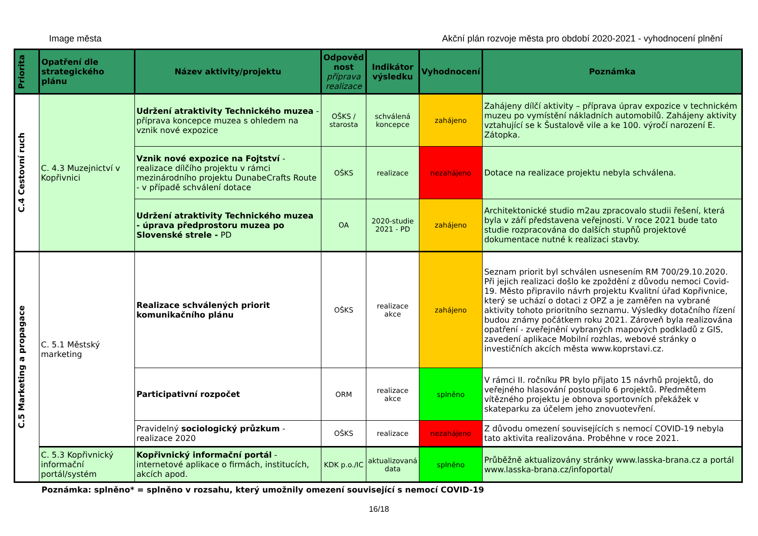Image města Akční plán rozvoje města pro období 2020-2021 - vyhodnocení plnění
| Priorita | Opatření dle strategického plánu | Název aktivity/projektu | Odpověd nost příprava realizace | Indikátor výsledku | Vyhodnocení | Poznámka |
| --- | --- | --- | --- | --- | --- | --- |
| C.4 Cestovní ruch | C. 4.3 Muzejnictví v Kopřivnici | Udržení atraktivity Technického muzea - příprava koncepce muzea s ohledem na vznik nové expozice | OŠKS / starosta | schválená koncepce | zahájeno | Zahájeny dílčí aktivity – příprava úprav expozice v technickém muzeu po vymístění nákladních automobilů. Zahájeny aktivity vztahující se k Šustalově vile a ke 100. výročí narození E. Zátopka. |
| | | Vznik nové expozice na Fojtství - realizace dílčího projektu v rámci mezinárodního projektu DunabeCrafts Route - v případě schválení dotace | OŠKS | realizace | nezahájeno | Dotace na realizace projektu nebyla schválena. |
| | | Udržení atraktivity Technického muzea - úprava předprostoru muzea po Slovenské strele - PD | OA | 2020-studie 2021 - PD | zahájeno | Architektonické studio m2au zpracovalo studii řešení, která byla v září představena veřejnosti. V roce 2021 bude tato studie rozpracována do dalších stupňů projektové dokumentace nutné k realizaci stavby. |
| C.5 Marketing a propagace | C. 5.1 Městský marketing | Realizace schválených priorit komunikačního plánu | OŠKS | realizace akce | zahájeno | Seznam priorit byl schválen usnesením RM 700/29.10.2020. Při jejich realizaci došlo ke zpoždění z důvodu nemoci Covid-19. Město připravilo návrh projektu Kvalitní úřad Kopřivnice, který se uchází o dotaci z OPZ a je zaměřen na vybrané aktivity tohoto prioritního seznamu. Výsledky dotačního řízení budou známy počátkem roku 2021. Zároveň byla realizována opatření - zveřejnění vybraných mapových podkladů z GIS, zavedení aplikace Mobilní rozhlas, webové stránky o investičních akcích města www.koprstavi.cz. |
| | | Participativní rozpočet | ORM | realizace akce | splněno | V rámci II. ročníku PR bylo přijato 15 návrhů projektů, do veřejného hlasování postoupilo 6 projektů. Předmětem vítězného projektu je obnova sportovních překážek v skateparku za účelem jeho znovuotevření. |
| | | Pravidelný sociologický průzkum - realizace 2020 | OŠKS | realizace | nezahájeno | Z důvodu omezení souvisejících s nemocí COVID-19 nebyla tato aktivita realizována. Proběhne v roce 2021. |
| | C. 5.3 Kopřivnický informační portál/systém | Kopřivnický informační portál - internetové aplikace o firmách, institucích, akcích apod. | KDK p.o./IC | aktualizovaná data | splněno | Průběžně aktualizovány stránky www.lasska-brana.cz a portál www.lasska-brana.cz/infoportal/ |
Poznámka: splněno* = splněno v rozsahu, který umožnily omezení související s nemocí COVID-19
16/18